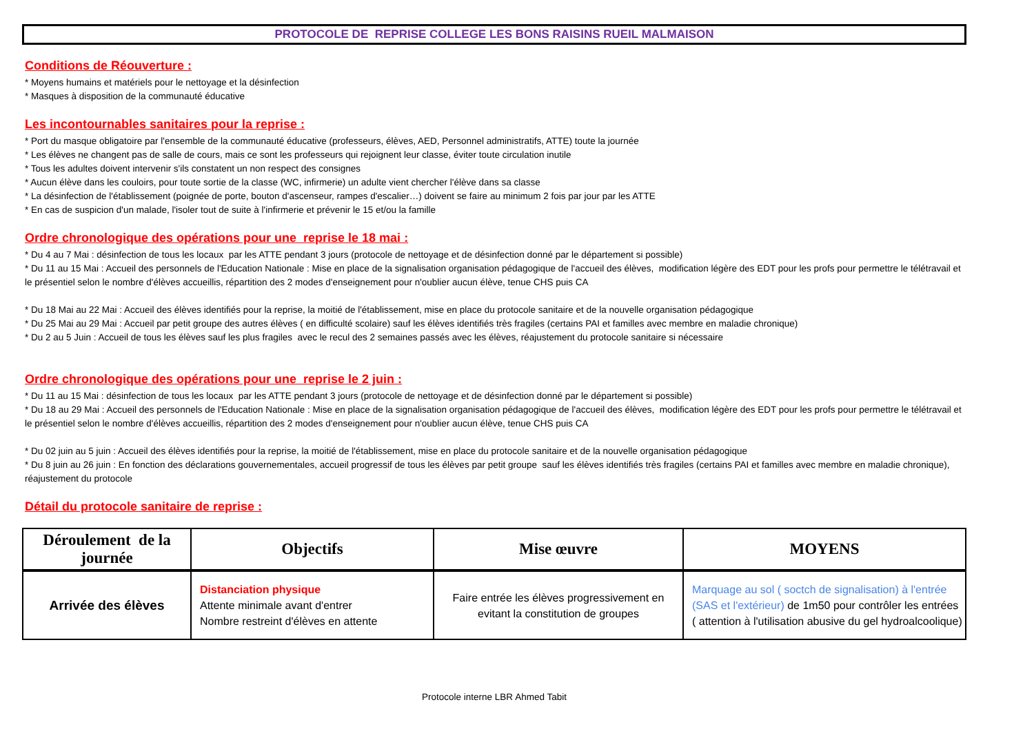PROTOCOLE DE REPRISE COLLEGE LES BONS RAISINS RUEIL MALMAISON
Conditions de Réouverture :
* Moyens humains et matériels pour le nettoyage et la désinfection
* Masques à disposition de la communauté éducative
Les incontournables sanitaires pour la reprise :
* Port du masque obligatoire par l'ensemble de la communauté éducative (professeurs, élèves, AED, Personnel administratifs, ATTE) toute la journée
* Les élèves ne changent pas de salle de cours, mais ce sont les professeurs qui rejoignent leur classe, éviter toute circulation inutile
* Tous les adultes doivent intervenir s'ils constatent un non respect des consignes
* Aucun élève dans les couloirs, pour toute sortie de la classe (WC, infirmerie) un adulte vient chercher l'élève dans sa classe
* La désinfection de l'établissement (poignée de porte, bouton d'ascenseur, rampes d'escalier…) doivent se faire au minimum 2 fois par jour par les ATTE
* En cas de suspicion d'un malade, l'isoler tout de suite à l'infirmerie et prévenir le 15 et/ou la famille
Ordre chronologique des opérations pour une reprise le 18 mai :
* Du 4 au 7 Mai : désinfection de tous les locaux par les ATTE pendant 3 jours (protocole de nettoyage et de désinfection donné par le département si possible)
* Du 11 au 15 Mai : Accueil des personnels de l'Education Nationale : Mise en place de la signalisation organisation pédagogique de l'accueil des élèves, modification légère des EDT pour les profs pour permettre le télétravail et le présentiel selon le nombre d'élèves accueillis, répartition des 2 modes d'enseignement pour n'oublier aucun élève, tenue CHS puis CA
* Du 18 Mai au 22 Mai : Accueil des élèves identifiés pour la reprise, la moitié de l'établissement, mise en place du protocole sanitaire et de la nouvelle organisation pédagogique
* Du 25 Mai au 29 Mai : Accueil par petit groupe des autres élèves ( en difficulté scolaire) sauf les élèves identifiés très fragiles (certains PAI et familles avec membre en maladie chronique)
* Du 2 au 5 Juin : Accueil de tous les élèves sauf les plus fragiles avec le recul des 2 semaines passés avec les élèves, réajustement du protocole sanitaire si nécessaire
Ordre chronologique des opérations pour une reprise le 2 juin :
* Du 11 au 15 Mai : désinfection de tous les locaux par les ATTE pendant 3 jours (protocole de nettoyage et de désinfection donné par le département si possible)
* Du 18 au 29 Mai : Accueil des personnels de l'Education Nationale : Mise en place de la signalisation organisation pédagogique de l'accueil des élèves, modification légère des EDT pour les profs pour permettre le télétravail et le présentiel selon le nombre d'élèves accueillis, répartition des 2 modes d'enseignement pour n'oublier aucun élève, tenue CHS puis CA
* Du 02 juin au 5 juin : Accueil des élèves identifiés pour la reprise, la moitié de l'établissement, mise en place du protocole sanitaire et de la nouvelle organisation pédagogique
* Du 8 juin au 26 juin : En fonction des déclarations gouvernementales, accueil progressif de tous les élèves par petit groupe sauf les élèves identifiés très fragiles (certains PAI et familles avec membre en maladie chronique), réajustement du protocole
Détail du protocole sanitaire de reprise :
| Déroulement de la journée | Objectifs | Mise œuvre | MOYENS |
| --- | --- | --- | --- |
| Arrivée des élèves | Distanciation physique Attente minimale avant d'entrer Nombre restreint d'élèves en attente | Faire entrée les élèves progressivement en evitant la constitution de groupes | Marquage au sol ( soctch de signalisation) à l'entrée (SAS et l'extérieur) de 1m50 pour contrôler les entrées ( attention à l'utilisation abusive du gel hydroalcoolique) |
Protocole interne LBR Ahmed Tabit